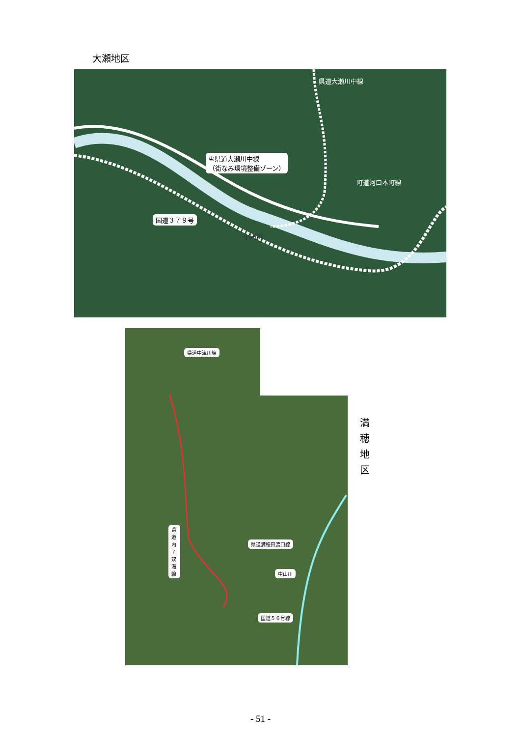大瀬地区
県道大瀬川中線
④県道大瀬川中線
（街なみ環境整備ゾーン）
町道河口本町線
国道３７９号
小田川
県道中津川線
県道内子双海線
県道満穂田渡口線
中山川
国道５６号線
満 穂 地 区
- 51 -